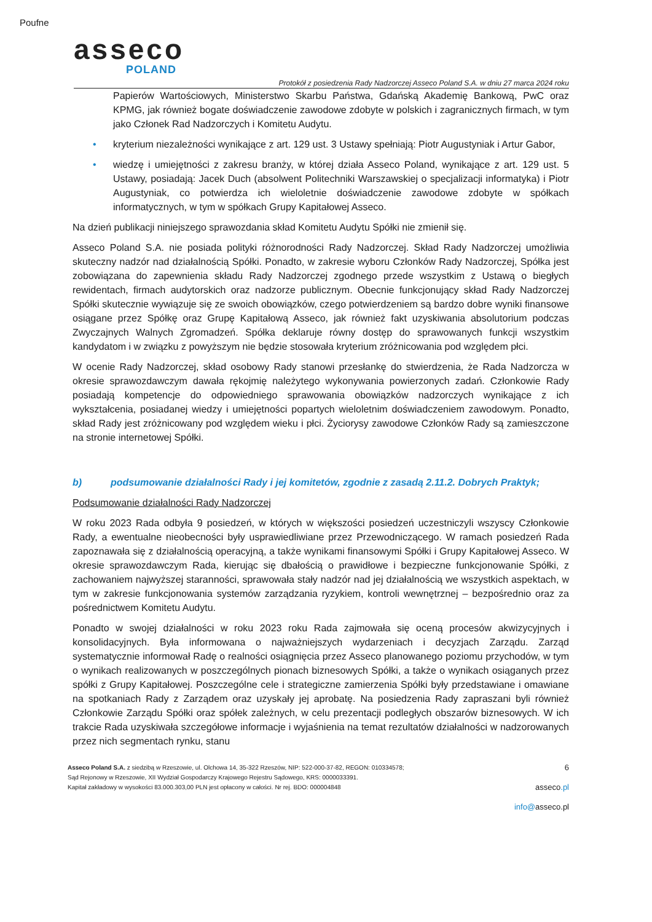Poufne
asseco
POLAND
Protokół z posiedzenia Rady Nadzorczej Asseco Poland S.A. w dniu 27 marca 2024 roku
Papierów Wartościowych, Ministerstwo Skarbu Państwa, Gdańską Akademię Bankową, PwC oraz KPMG, jak również bogate doświadczenie zawodowe zdobyte w polskich i zagranicznych firmach, w tym jako Członek Rad Nadzorczych i Komitetu Audytu.
• kryterium niezależności wynikające z art. 129 ust. 3 Ustawy spełniają: Piotr Augustyniak i Artur Gabor,
• wiedzę i umiejętności z zakresu branży, w której działa Asseco Poland, wynikające z art. 129 ust. 5 Ustawy, posiadają: Jacek Duch (absolwent Politechniki Warszawskiej o specjalizacji informatyka) i Piotr Augustyniak, co potwierdza ich wieloletnie doświadczenie zawodowe zdobyte w spółkach informatycznych, w tym w spółkach Grupy Kapitałowej Asseco.
Na dzień publikacji niniejszego sprawozdania skład Komitetu Audytu Spółki nie zmienił się.
Asseco Poland S.A. nie posiada polityki różnorodności Rady Nadzorczej. Skład Rady Nadzorczej umożliwia skuteczny nadzór nad działalnością Spółki. Ponadto, w zakresie wyboru Członków Rady Nadzorczej, Spółka jest zobowiązana do zapewnienia składu Rady Nadzorczej zgodnego przede wszystkim z Ustawą o biegłych rewidentach, firmach audytorskich oraz nadzorze publicznym. Obecnie funkcjonujący skład Rady Nadzorczej Spółki skutecznie wywiązuje się ze swoich obowiązków, czego potwierdzeniem są bardzo dobre wyniki finansowe osiągane przez Spółkę oraz Grupę Kapitałową Asseco, jak również fakt uzyskiwania absolutorium podczas Zwyczajnych Walnych Zgromadzeń. Spółka deklaruje równy dostęp do sprawowanych funkcji wszystkim kandydatom i w związku z powyższym nie będzie stosowała kryterium zróżnicowania pod względem płci.
W ocenie Rady Nadzorczej, skład osobowy Rady stanowi przesłankę do stwierdzenia, że Rada Nadzorcza w okresie sprawozdawczym dawała rękojmię należytego wykonywania powierzonych zadań. Członkowie Rady posiadają kompetencje do odpowiedniego sprawowania obowiązków nadzorczych wynikające z ich wykształcenia, posiadanej wiedzy i umiejętności popartych wieloletnim doświadczeniem zawodowym. Ponadto, skład Rady jest zróżnicowany pod względem wieku i płci. Życiorysy zawodowe Członków Rady są zamieszczone na stronie internetowej Spółki.
b) podsumowanie działalności Rady i jej komitetów, zgodnie z zasadą 2.11.2. Dobrych Praktyk;
Podsumowanie działalności Rady Nadzorczej
W roku 2023 Rada odbyła 9 posiedzeń, w których w większości posiedzeń uczestniczyli wszyscy Członkowie Rady, a ewentualne nieobecności były usprawiedliwiane przez Przewodniczącego. W ramach posiedzeń Rada zapoznawała się z działalnością operacyjną, a także wynikami finansowymi Spółki i Grupy Kapitałowej Asseco. W okresie sprawozdawczym Rada, kierując się dbałością o prawidłowe i bezpieczne funkcjonowanie Spółki, z zachowaniem najwyższej staranności, sprawowała stały nadzór nad jej działalnością we wszystkich aspektach, w tym w zakresie funkcjonowania systemów zarządzania ryzykiem, kontroli wewnętrznej – bezpośrednio oraz za pośrednictwem Komitetu Audytu.
Ponadto w swojej działalności w roku 2023 roku Rada zajmowała się oceną procesów akwizycyjnych i konsolidacyjnych. Była informowana o najważniejszych wydarzeniach i decyzjach Zarządu. Zarząd systematycznie informował Radę o realności osiągnięcia przez Asseco planowanego poziomu przychodów, w tym o wynikach realizowanych w poszczególnych pionach biznesowych Spółki, a także o wynikach osiąganych przez spółki z Grupy Kapitałowej. Poszczególne cele i strategiczne zamierzenia Spółki były przedstawiane i omawiane na spotkaniach Rady z Zarządem oraz uzyskały jej aprobatę. Na posiedzenia Rady zapraszani byli również Członkowie Zarządu Spółki oraz spółek zależnych, w celu prezentacji podległych obszarów biznesowych. W ich trakcie Rada uzyskiwała szczegółowe informacje i wyjaśnienia na temat rezultatów działalności w nadzorowanych przez nich segmentach rynku, stanu
Asseco Poland S.A. z siedzibą w Rzeszowie, ul. Olchowa 14, 35-322 Rzeszów, NIP: 522-000-37-82, REGON: 010334578;
Sąd Rejonowy w Rzeszowie, XII Wydział Gospodarczy Krajowego Rejestru Sądowego, KRS: 0000033391.
Kapitał zakładowy w wysokości 83.000.303,00 PLN jest opłacony w całości. Nr rej. BDO: 000004848
6
asseco.pl
info@asseco.pl